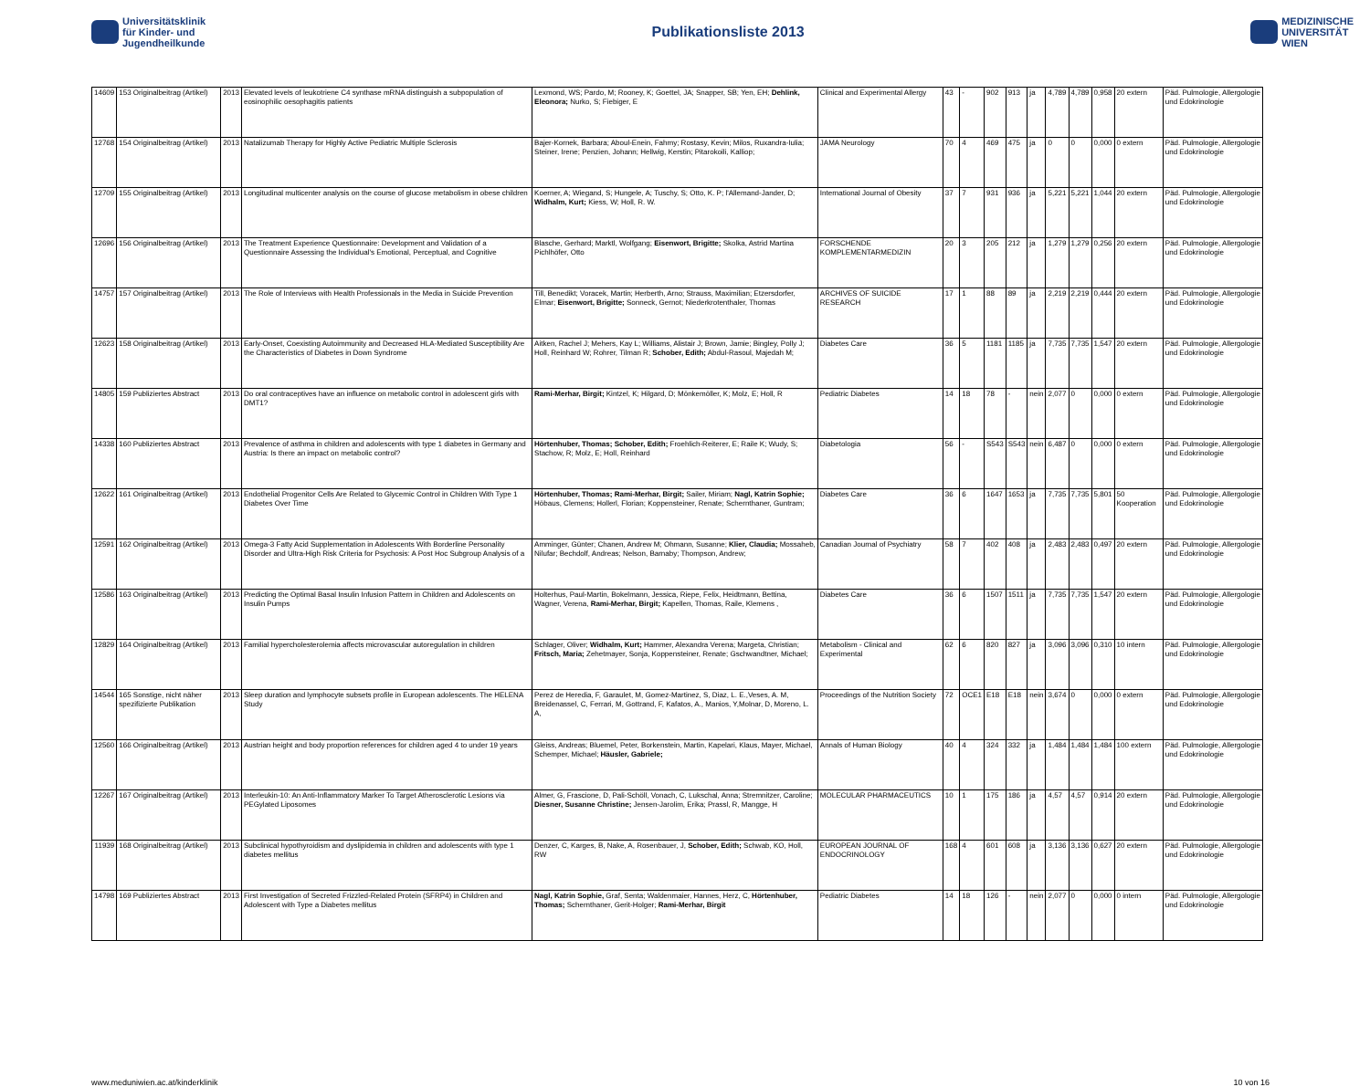Universitätsklinik
für Kinder- und
Jugendheilkunde
Publikationsliste 2013
MEDIZINISCHE
UNIVERSITÄT
WIEN
| 14609 | 153 Originalbeitrag (Artikel) | 2013 | Elevated levels of leukotriene C4 synthase mRNA distinguish a subpopulation of eosinophilic oesophagitis patients | Lexmond, WS; Pardo, M; Rooney, K; Goettel, JA; Snapper, SB; Yen, EH; Dehlink, Eleonora; Nurko, S; Fiebiger, E | Clinical and Experimental Allergy | 43 | - | 902 | 913 | ja | 4,789 | 4,789 | 0,958 | 20 extern | Päd. Pulmologie, Allergologie und Edokrinologie |
| 12768 | 154 Originalbeitrag (Artikel) | 2013 | Natalizumab Therapy for Highly Active Pediatric Multiple Sclerosis | Bajer-Kornek, Barbara; Aboul-Enein, Fahmy; Rostasy, Kevin; Milos, Ruxandra-Iulia; Steiner, Irene; Penzien, Johann; Hellwig, Kerstin; Pitarokoili, Kalliop; | JAMA Neurology | 70 | 4 | 469 | 475 | ja | 0 | 0 | 0,000 | 0 extern | Päd. Pulmologie, Allergologie und Edokrinologie |
| 12709 | 155 Originalbeitrag (Artikel) | 2013 | Longitudinal multicenter analysis on the course of glucose metabolism in obese children | Koerner, A; Wiegand, S; Hungele, A; Tuschy, S; Otto, K. P; l'Allemand-Jander, D; Widhalm, Kurt; Kiess, W; Holl, R. W. | International Journal of Obesity | 37 | 7 | 931 | 936 | ja | 5,221 | 5,221 | 1,044 | 20 extern | Päd. Pulmologie, Allergologie und Edokrinologie |
| 12696 | 156 Originalbeitrag (Artikel) | 2013 | The Treatment Experience Questionnaire: Development and Validation of a Questionnaire Assessing the Individual's Emotional, Perceptual, and Cognitive | Blasche, Gerhard; Marktl, Wolfgang; Eisenwort, Brigitte; Skolka, Astrid Martina Pichlhöfer, Otto | FORSCHENDE KOMPLEMENTARMEDIZIN | 20 | 3 | 205 | 212 | ja | 1,279 | 1,279 | 0,256 | 20 extern | Päd. Pulmologie, Allergologie und Edokrinologie |
| 14757 | 157 Originalbeitrag (Artikel) | 2013 | The Role of Interviews with Health Professionals in the Media in Suicide Prevention | Till, Benedikt; Voracek, Martin; Herberth, Arno; Strauss, Maximilian; Etzersdorfer, Elmar; Eisenwort, Brigitte; Sonneck, Gernot; Niederkrotenthaler, Thomas | ARCHIVES OF SUICIDE RESEARCH | 17 | 1 | 88 | 89 | ja | 2,219 | 2,219 | 0,444 | 20 extern | Päd. Pulmologie, Allergologie und Edokrinologie |
| 12623 | 158 Originalbeitrag (Artikel) | 2013 | Early-Onset, Coexisting Autoimmunity and Decreased HLA-Mediated Susceptibility Are the Characteristics of Diabetes in Down Syndrome | Aitken, Rachel J; Mehers, Kay L; Williams, Alistair J; Brown, Jamie; Bingley, Polly J; Holl, Reinhard W; Rohrer, Tilman R; Schober, Edith; Abdul-Rasoul, Majedah M; | Diabetes Care | 36 | 5 | 1181 | 1185 | ja | 7,735 | 7,735 | 1,547 | 20 extern | Päd. Pulmologie, Allergologie und Edokrinologie |
| 14805 | 159 Publiziertes Abstract | 2013 | Do oral contraceptives have an influence on metabolic control in adolescent girls with DMT1? | Rami-Merhar, Birgit; Kintzel, K; Hilgard, D; Mönkemöller, K; Molz, E; Holl, R | Pediatric Diabetes | 14 | 18 | 78 | - | nein | 2,077 | 0 | 0,000 | 0 extern | Päd. Pulmologie, Allergologie und Edokrinologie |
| 14338 | 160 Publiziertes Abstract | 2013 | Prevalence of asthma in children and adolescents with type 1 diabetes in Germany and Austria: Is there an impact on metabolic control? | Hörtenhuber, Thomas; Schober, Edith; Froehlich-Reiterer, E; Raile K; Wudy, S; Stachow, R; Molz, E; Holl, Reinhard | Diabetologia | 56 | - | S543 | S543 | nein | 6,487 | 0 | 0,000 | 0 extern | Päd. Pulmologie, Allergologie und Edokrinologie |
| 12622 | 161 Originalbeitrag (Artikel) | 2013 | Endothelial Progenitor Cells Are Related to Glycemic Control in Children With Type 1 Diabetes Over Time | Hörtenhuber, Thomas; Rami-Merhar, Birgit; Sailer, Miriam; Nagl, Katrin Sophie; Höbaus, Clemens; Hollerl, Florian; Koppensteiner, Renate; Schernthaner, Guntram; | Diabetes Care | 36 | 6 | 1647 | 1653 | ja | 7,735 | 7,735 | 5,801 | 50 Kooperation | Päd. Pulmologie, Allergologie und Edokrinologie |
| 12591 | 162 Originalbeitrag (Artikel) | 2013 | Omega-3 Fatty Acid Supplementation in Adolescents With Borderline Personality Disorder and Ultra-High Risk Criteria for Psychosis: A Post Hoc Subgroup Analysis of a | Amminger, Günter; Chanen, Andrew M; Ohmann, Susanne; Klier, Claudia; Mossaheb, Nilufar; Bechdolf, Andreas; Nelson, Barnaby; Thompson, Andrew; | Canadian Journal of Psychiatry | 58 | 7 | 402 | 408 | ja | 2,483 | 2,483 | 0,497 | 20 extern | Päd. Pulmologie, Allergologie und Edokrinologie |
| 12586 | 163 Originalbeitrag (Artikel) | 2013 | Predicting the Optimal Basal Insulin Infusion Pattern in Children and Adolescents on Insulin Pumps | Holterhus, Paul-Martin, Bokelmann, Jessica, Riepe, Felix, Heidtmann, Bettina, Wagner, Verena, Rami-Merhar, Birgit; Kapellen, Thomas, Raile, Klemens , | Diabetes Care | 36 | 6 | 1507 | 1511 | ja | 7,735 | 7,735 | 1,547 | 20 extern | Päd. Pulmologie, Allergologie und Edokrinologie |
| 12829 | 164 Originalbeitrag (Artikel) | 2013 | Familial hypercholesterolemia affects microvascular autoregulation in children | Schlager, Oliver; Widhalm, Kurt; Hammer, Alexandra Verena; Margeta, Christian; Fritsch, Maria; Zehetmayer, Sonja, Koppensteiner, Renate; Gschwandtner, Michael; | Metabolism - Clinical and Experimental | 62 | 6 | 820 | 827 | ja | 3,096 | 3,096 | 0,310 | 10 intern | Päd. Pulmologie, Allergologie und Edokrinologie |
| 14544 | 165 Sonstige, nicht näher spezifizierte Publikation | 2013 | Sleep duration and lymphocyte subsets profile in European adolescents. The HELENA Study | Perez de Heredia, F, Garaulet, M, Gomez-Martinez, S, Diaz, L. E.,Veses, A. M, Breidenassel, C, Ferrari, M, Gottrand, F, Kafatos, A., Manios, Y,Molnar, D, Moreno, L. A, | Proceedings of the Nutrition Society | 72 | OCE1 | E18 | E18 | nein | 3,674 | 0 | 0,000 | 0 extern | Päd. Pulmologie, Allergologie und Edokrinologie |
| 12560 | 166 Originalbeitrag (Artikel) | 2013 | Austrian height and body proportion references for children aged 4 to under 19 years | Gleiss, Andreas; Bluemel, Peter, Borkenstein, Martin, Kapelari, Klaus, Mayer, Michael, Schemper, Michael; Häusler, Gabriele; | Annals of Human Biology | 40 | 4 | 324 | 332 | ja | 1,484 | 1,484 | 1,484 | 100 extern | Päd. Pulmologie, Allergologie und Edokrinologie |
| 12267 | 167 Originalbeitrag (Artikel) | 2013 | Interleukin-10: An Anti-Inflammatory Marker To Target Atherosclerotic Lesions via PEGylated Liposomes | Almer, G, Frascione, D, Pali-Schöll, Vonach, C, Lukschal, Anna; Stremnitzer, Caroline; Diesner, Susanne Christine; Jensen-Jarolim, Erika; Prassl, R, Mangge, H | MOLECULAR PHARMACEUTICS | 10 | 1 | 175 | 186 | ja | 4,57 | 4,57 | 0,914 | 20 extern | Päd. Pulmologie, Allergologie und Edokrinologie |
| 11939 | 168 Originalbeitrag (Artikel) | 2013 | Subclinical hypothyroidism and dyslipidemia in children and adolescents with type 1 diabetes mellitus | Denzer, C, Karges, B, Nake, A, Rosenbauer, J, Schober, Edith; Schwab, KO, Holl, RW | EUROPEAN JOURNAL OF ENDOCRINOLOGY | 168 | 4 | 601 | 608 | ja | 3,136 | 3,136 | 0,627 | 20 extern | Päd. Pulmologie, Allergologie und Edokrinologie |
| 14798 | 169 Publiziertes Abstract | 2013 | First Investigation of Secreted Frizzled-Related Protein (SFRP4) in Children and Adolescent with Type a Diabetes mellitus | Nagl, Katrin Sophie, Graf, Senta; Waldenmaier, Hannes, Herz, C, Hörtenhuber, Thomas; Schernthaner, Gerit-Holger; Rami-Merhar, Birgit | Pediatric Diabetes | 14 | 18 | 126 | - | nein | 2,077 | 0 | 0,000 | 0 intern | Päd. Pulmologie, Allergologie und Edokrinologie |
www.meduniwien.ac.at/kinderklinik 10 von 16